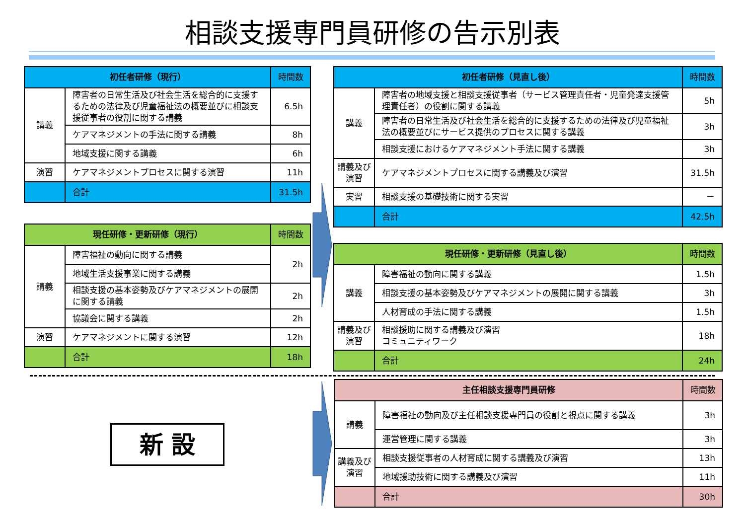相談支援専門員研修の告示別表
| 初任者研修（現行） | | 時間数 |
| --- | --- | --- |
| 講義 | 障害者の日常生活及び社会生活を総合的に支援するための法律及び児童福祉法の概要並びに相談支援従事者の役割に関する講義 | 6.5h |
| | ケアマネジメントの手法に関する講義 | 8h |
| | 地域支援に関する講義 | 6h |
| 演習 | ケアマネジメントプロセスに関する演習 | 11h |
| | 合計 | 31.5h |
| 現任研修・更新研修（現行） | | 時間数 |
| --- | --- | --- |
| 講義 | 障害福祉の動向に関する講義 | 2h |
| | 地域生活支援事業に関する講義 | |
| | 相談支援の基本姿勢及びケアマネジメントの展開に関する講義 | 2h |
| | 協議会に関する講義 | 2h |
| 演習 | ケアマネジメントに関する演習 | 12h |
| | 合計 | 18h |
| 初任者研修（見直し後） | | 時間数 |
| --- | --- | --- |
| 講義 | 障害者の地域支援と相談支援従事者（サービス管理責任者・児童発達支援管理責任者）の役割に関する講義 | 5h |
| | 障害者の日常生活及び社会生活を総合的に支援するための法律及び児童福祉法の概要並びにサービス提供のプロセスに関する講義 | 3h |
| | 相談支援におけるケアマネジメント手法に関する講義 | 3h |
| 講義及び演習 | ケアマネジメントプロセスに関する講義及び演習 | 31.5h |
| 実習 | 相談支援の基礎技術に関する実習 | － |
| | 合計 | 42.5h |
| 現任研修・更新研修（見直し後） | | 時間数 |
| --- | --- | --- |
| 講義 | 障害福祉の動向に関する講義 | 1.5h |
| | 相談支援の基本姿勢及びケアマネジメントの展開に関する講義 | 3h |
| | 人材育成の手法に関する講義 | 1.5h |
| 講義及び演習 | 相談援助に関する講義及び演習 コミュニティワーク | 18h |
| | 合計 | 24h |
新 設
| 主任相談支援専門員研修 | | 時間数 |
| --- | --- | --- |
| 講義 | 障害福祉の動向及び主任相談支援専門員の役割と視点に関する講義 | 3h |
| | 運営管理に関する講義 | 3h |
| 講義及び演習 | 相談支援従事者の人材育成に関する講義及び演習 | 13h |
| | 地域援助技術に関する講義及び演習 | 11h |
| | 合計 | 30h |